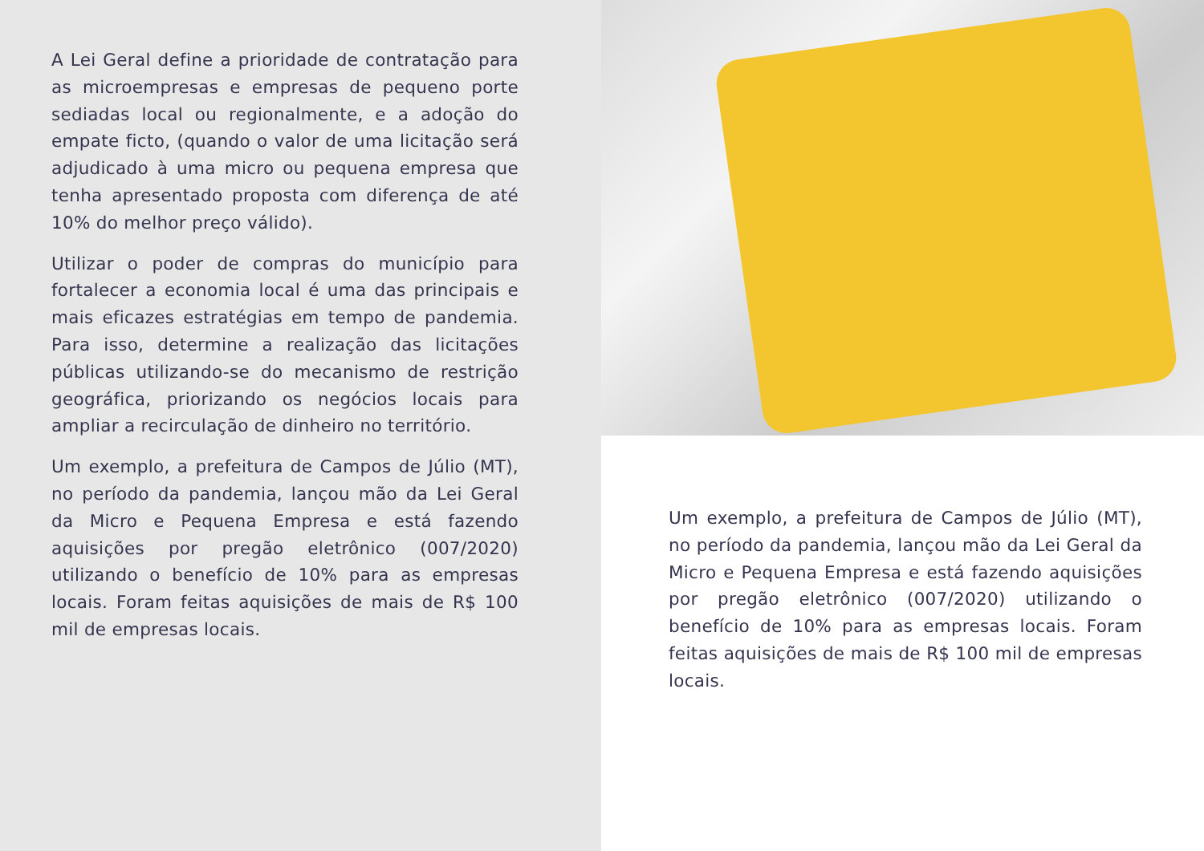A Lei Geral define a prioridade de contratação para as microempresas e empresas de pequeno porte sediadas local ou regionalmente, e a adoção do empate ficto, (quando o valor de uma licitação será adjudicado à uma micro ou pequena empresa que tenha apresentado proposta com diferença de até 10% do melhor preço válido).
Utilizar o poder de compras do município para fortalecer a economia local é uma das principais e mais eficazes estratégias em tempo de pandemia. Para isso, determine a realização das licitações públicas utilizando-se do mecanismo de restrição geográfica, priorizando os negócios locais para ampliar a recirculação de dinheiro no território.
Um exemplo, a prefeitura de Campos de Júlio (MT), no período da pandemia, lançou mão da Lei Geral da Micro e Pequena Empresa e está fazendo aquisições por pregão eletrônico (007/2020) utilizando o benefício de 10% para as empresas locais. Foram feitas aquisições de mais de R$ 100 mil de empresas locais.
Um exemplo, a prefeitura de Campos de Júlio (MT), no período da pandemia, lançou mão da Lei Geral da Micro e Pequena Empresa e está fazendo aquisições por pregão eletrônico (007/2020) utilizando o benefício de 10% para as empresas locais. Foram feitas aquisições de mais de R$ 100 mil de empresas locais.